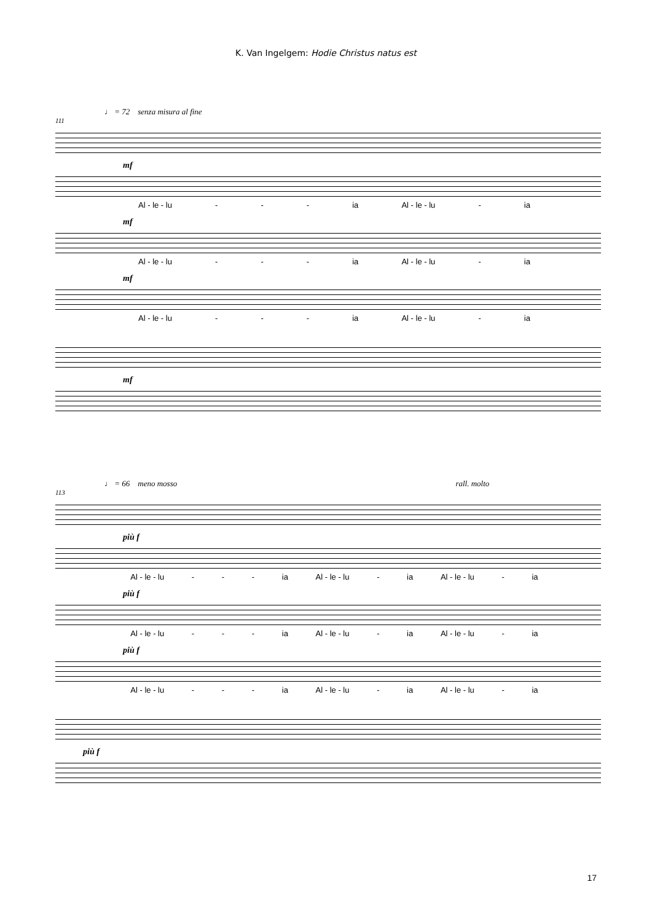K. Van Ingelgem: Hodie Christus natus est
♩ = 72 senza misura al fine
111
mf
Al - le - lu - - - ia Al - le - lu - ia
mf
Al - le - lu - - - ia Al - le - lu - ia
mf
Al - le - lu - - - ia Al - le - lu - ia
mf
♩ = 66 meno mosso rall. molto
113
più f
Al - le - lu - - - ia Al - le - lu - ia Al - le - lu - ia
più f
Al - le - lu - - - ia Al - le - lu - ia Al - le - lu - ia
più f
Al - le - lu - - - ia Al - le - lu - ia Al - le - lu - ia
più f
17